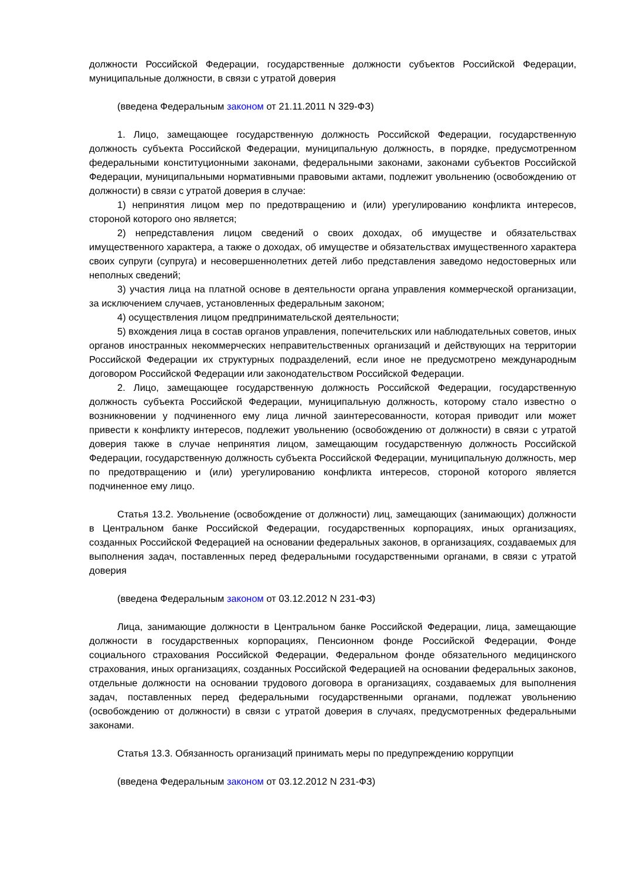должности Российской Федерации, государственные должности субъектов Российской Федерации, муниципальные должности, в связи с утратой доверия
(введена Федеральным законом от 21.11.2011 N 329-ФЗ)
1. Лицо, замещающее государственную должность Российской Федерации, государственную должность субъекта Российской Федерации, муниципальную должность, в порядке, предусмотренном федеральными конституционными законами, федеральными законами, законами субъектов Российской Федерации, муниципальными нормативными правовыми актами, подлежит увольнению (освобождению от должности) в связи с утратой доверия в случае:
1) непринятия лицом мер по предотвращению и (или) урегулированию конфликта интересов, стороной которого оно является;
2) непредставления лицом сведений о своих доходах, об имуществе и обязательствах имущественного характера, а также о доходах, об имуществе и обязательствах имущественного характера своих супруги (супруга) и несовершеннолетних детей либо представления заведомо недостоверных или неполных сведений;
3) участия лица на платной основе в деятельности органа управления коммерческой организации, за исключением случаев, установленных федеральным законом;
4) осуществления лицом предпринимательской деятельности;
5) вхождения лица в состав органов управления, попечительских или наблюдательных советов, иных органов иностранных некоммерческих неправительственных организаций и действующих на территории Российской Федерации их структурных подразделений, если иное не предусмотрено международным договором Российской Федерации или законодательством Российской Федерации.
2. Лицо, замещающее государственную должность Российской Федерации, государственную должность субъекта Российской Федерации, муниципальную должность, которому стало известно о возникновении у подчиненного ему лица личной заинтересованности, которая приводит или может привести к конфликту интересов, подлежит увольнению (освобождению от должности) в связи с утратой доверия также в случае непринятия лицом, замещающим государственную должность Российской Федерации, государственную должность субъекта Российской Федерации, муниципальную должность, мер по предотвращению и (или) урегулированию конфликта интересов, стороной которого является подчиненное ему лицо.
Статья 13.2. Увольнение (освобождение от должности) лиц, замещающих (занимающих) должности в Центральном банке Российской Федерации, государственных корпорациях, иных организациях, созданных Российской Федерацией на основании федеральных законов, в организациях, создаваемых для выполнения задач, поставленных перед федеральными государственными органами, в связи с утратой доверия
(введена Федеральным законом от 03.12.2012 N 231-ФЗ)
Лица, занимающие должности в Центральном банке Российской Федерации, лица, замещающие должности в государственных корпорациях, Пенсионном фонде Российской Федерации, Фонде социального страхования Российской Федерации, Федеральном фонде обязательного медицинского страхования, иных организациях, созданных Российской Федерацией на основании федеральных законов, отдельные должности на основании трудового договора в организациях, создаваемых для выполнения задач, поставленных перед федеральными государственными органами, подлежат увольнению (освобождению от должности) в связи с утратой доверия в случаях, предусмотренных федеральными законами.
Статья 13.3. Обязанность организаций принимать меры по предупреждению коррупции
(введена Федеральным законом от 03.12.2012 N 231-ФЗ)